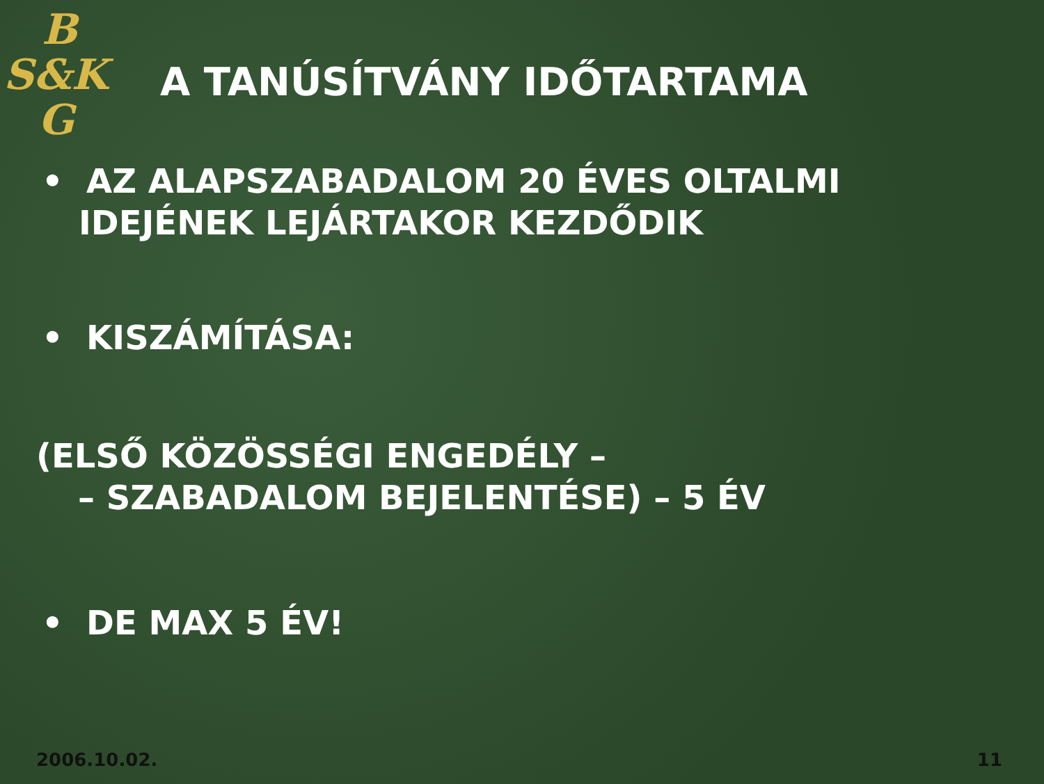B
S&K
G
A TANÚSÍTVÁNY IDŐTARTAMA
• AZ ALAPSZABADALOM 20 ÉVES OLTALMI
IDEJÉNEK LEJÁRTAKOR KEZDŐDIK
• KISZÁMÍTÁSA:
(ELSŐ KÖZÖSSÉGI ENGEDÉLY –
– SZABADALOM BEJELENTÉSE) – 5 ÉV
• DE MAX 5 ÉV!
2006.10.02. 11